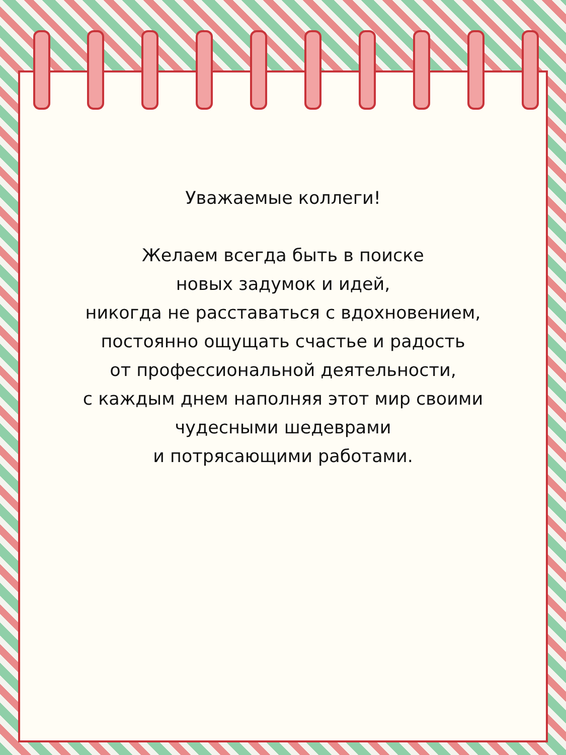Уважаемые коллеги!
Желаем всегда быть в поиске
новых задумок и идей,
никогда не расставаться с вдохновением,
постоянно ощущать счастье и радость
от профессиональной деятельности,
с каждым днем наполняя этот мир своими
чудесными шедеврами
и потрясающими работами.